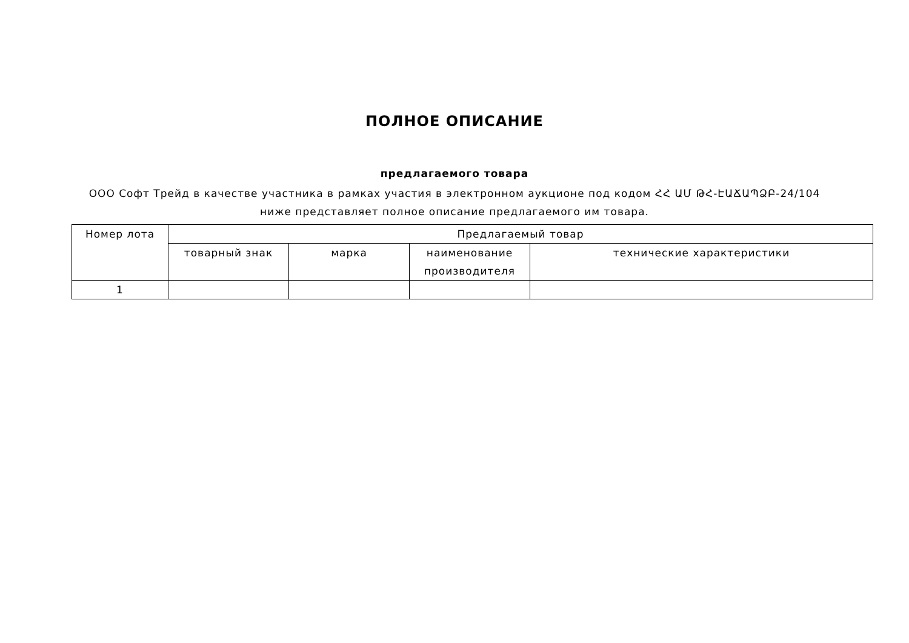ПОЛНОЕ ОПИСАНИЕ
предлагаемого товара
ООО Софт Трейд в качестве участника в рамках участия в электронном аукционе под кодом ՀՀ ԱՄ ԹՀ-ԷԱՃԱՊՁԲ-24/104 ниже представляет полное описание предлагаемого им товара.
| Номер лота | Предлагаемый товар | | | |
| --- | --- | --- | --- | --- |
| | товарный знак | марка | наименование производителя | технические характеристики |
| 1 | | | | |